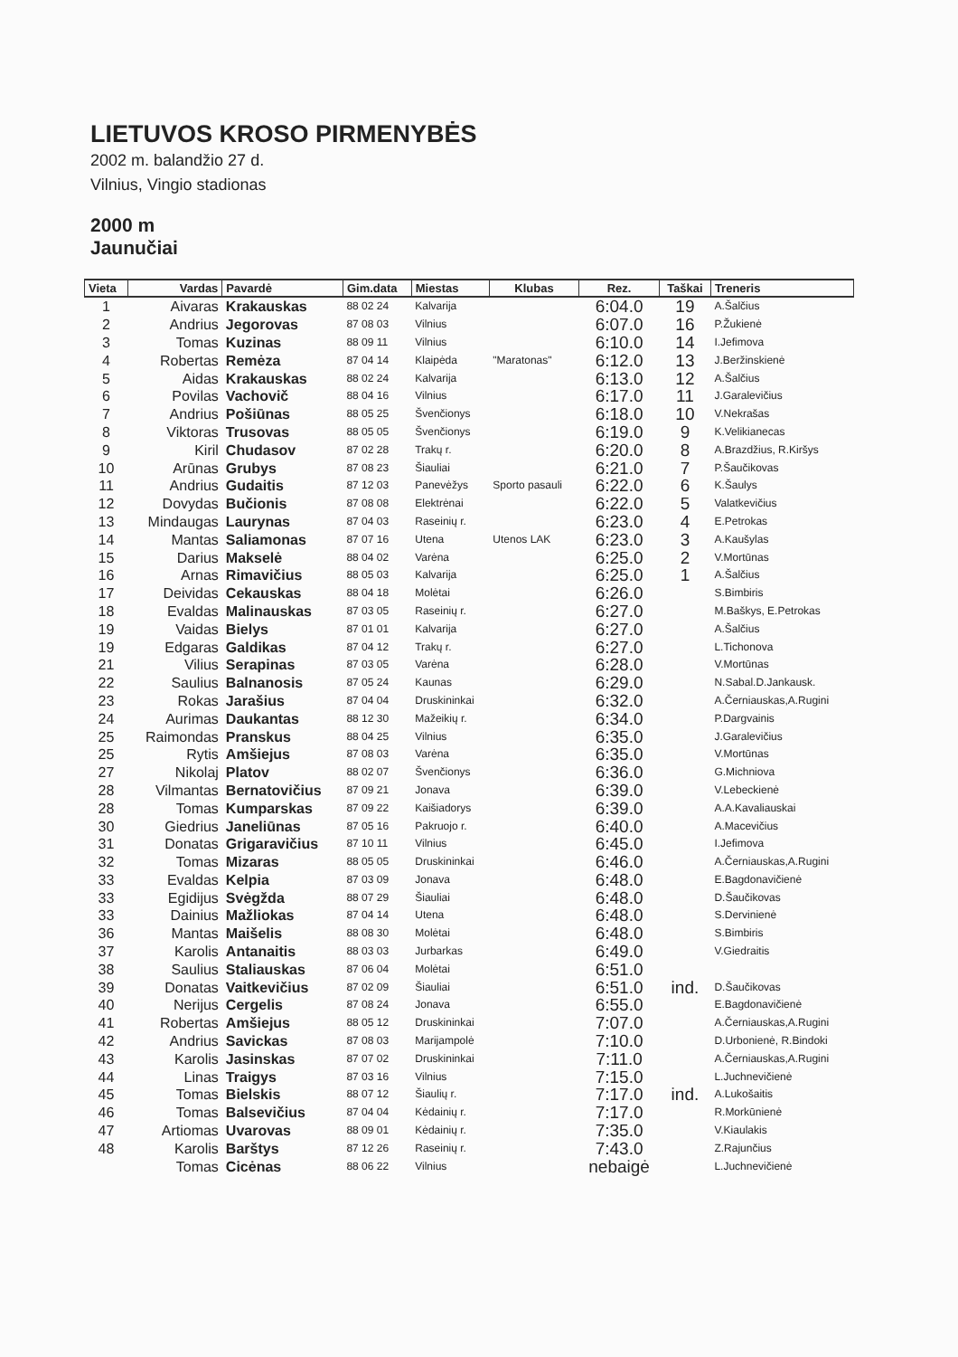LIETUVOS KROSO PIRMENYBĖS
2002 m. balandžio 27 d.
Vilnius, Vingio stadionas
2000 m
Jaunučiai
| Vieta | Vardas | Pavardė | Gim.data | Miestas | Klubas | Rez. | Taškai | Treneris |
| --- | --- | --- | --- | --- | --- | --- | --- | --- |
| 1 | Aivaras | Krakauskas | 88 02 24 | Kalvarija | | 6:04.0 | 19 | A.Šalčius |
| 2 | Andrius | Jegorovas | 87 08 03 | Vilnius | | 6:07.0 | 16 | P.Žukienė |
| 3 | Tomas | Kuzinas | 88 09 11 | Vilnius | | 6:10.0 | 14 | I.Jefimova |
| 4 | Robertas | Remėza | 87 04 14 | Klaipėda | "Maratonas" | 6:12.0 | 13 | J.Beržinskienė |
| 5 | Aidas | Krakauskas | 88 02 24 | Kalvarija | | 6:13.0 | 12 | A.Šalčius |
| 6 | Povilas | Vachovič | 88 04 16 | Vilnius | | 6:17.0 | 11 | J.Garalevičius |
| 7 | Andrius | Pošiūnas | 88 05 25 | Švenčionys | | 6:18.0 | 10 | V.Nekrašas |
| 8 | Viktoras | Trusovas | 88 05 05 | Švenčionys | | 6:19.0 | 9 | K.Velikianecas |
| 9 | Kiril | Chudasov | 87 02 28 | Trakų r. | | 6:20.0 | 8 | A.Brazdžius, R.Kiršys |
| 10 | Arūnas | Grubys | 87 08 23 | Šiauliai | | 6:21.0 | 7 | P.Šaučikovas |
| 11 | Andrius | Gudaitis | 87 12 03 | Panevėžys | Sporto pasauli | 6:22.0 | 6 | K.Šaulys |
| 12 | Dovydas | Bučionis | 87 08 08 | Elektrėnai | | 6:22.0 | 5 | Valatkevičius |
| 13 | Mindaugas | Laurynas | 87 04 03 | Raseinių r. | | 6:23.0 | 4 | E.Petrokas |
| 14 | Mantas | Saliamonas | 87 07 16 | Utena | Utenos LAK | 6:23.0 | 3 | A.Kaušylas |
| 15 | Darius | Makselė | 88 04 02 | Varėna | | 6:25.0 | 2 | V.Mortūnas |
| 16 | Arnas | Rimavičius | 88 05 03 | Kalvarija | | 6:25.0 | 1 | A.Šalčius |
| 17 | Deividas | Cekauskas | 88 04 18 | Molėtai | | 6:26.0 | | S.Bimbiris |
| 18 | Evaldas | Malinauskas | 87 03 05 | Raseinių r. | | 6:27.0 | | M.Baškys, E.Petrokas |
| 19 | Vaidas | Bielys | 87 01 01 | Kalvarija | | 6:27.0 | | A.Šalčius |
| 19 | Edgaras | Galdikas | 87 04 12 | Trakų r. | | 6:27.0 | | L.Tichonova |
| 21 | Vilius | Serapinas | 87 03 05 | Varėna | | 6:28.0 | | V.Mortūnas |
| 22 | Saulius | Balnanosis | 87 05 24 | Kaunas | | 6:29.0 | | N.Sabal.D.Jankausk. |
| 23 | Rokas | Jarašius | 87 04 04 | Druskininkai | | 6:32.0 | | A.Černiauskas,A.Rugini |
| 24 | Aurimas | Daukantas | 88 12 30 | Mažeikių r. | | 6:34.0 | | P.Dargvainis |
| 25 | Raimondas | Pranskus | 88 04 25 | Vilnius | | 6:35.0 | | J.Garalevičius |
| 25 | Rytis | Amšiejus | 87 08 03 | Varėna | | 6:35.0 | | V.Mortūnas |
| 27 | Nikolaj | Platov | 88 02 07 | Švenčionys | | 6:36.0 | | G.Michniova |
| 28 | Vilmantas | Bernatovičius | 87 09 21 | Jonava | | 6:39.0 | | V.Lebeckienė |
| 28 | Tomas | Kumparskas | 87 09 22 | Kaišiadorys | | 6:39.0 | | A.A.Kavaliauskai |
| 30 | Giedrius | Janeliūnas | 87 05 16 | Pakruojo r. | | 6:40.0 | | A.Macevičius |
| 31 | Donatas | Grigaravičius | 87 10 11 | Vilnius | | 6:45.0 | | I.Jefimova |
| 32 | Tomas | Mizaras | 88 05 05 | Druskininkai | | 6:46.0 | | A.Černiauskas,A.Rugini |
| 33 | Evaldas | Kelpia | 87 03 09 | Jonava | | 6:48.0 | | E.Bagdonavičienė |
| 33 | Egidijus | Svėgžda | 88 07 29 | Šiauliai | | 6:48.0 | | D.Šaučikovas |
| 33 | Dainius | Mažliokas | 87 04 14 | Utena | | 6:48.0 | | S.Dervinienė |
| 36 | Mantas | Maišelis | 88 08 30 | Molėtai | | 6:48.0 | | S.Bimbiris |
| 37 | Karolis | Antanaitis | 88 03 03 | Jurbarkas | | 6:49.0 | | V.Giedraitis |
| 38 | Saulius | Staliauskas | 87 06 04 | Molėtai | | 6:51.0 | | |
| 39 | Donatas | Vaitkevičius | 87 02 09 | Šiauliai | | 6:51.0 | ind. | D.Šaučikovas |
| 40 | Nerijus | Cergelis | 87 08 24 | Jonava | | 6:55.0 | | E.Bagdonavičienė |
| 41 | Robertas | Amšiejus | 88 05 12 | Druskininkai | | 7:07.0 | | A.Černiauskas,A.Rugini |
| 42 | Andrius | Savickas | 87 08 03 | Marijampolė | | 7:10.0 | | D.Urbonienė, R.Bindoki |
| 43 | Karolis | Jasinskas | 87 07 02 | Druskininkai | | 7:11.0 | | A.Černiauskas,A.Rugini |
| 44 | Linas | Traigys | 87 03 16 | Vilnius | | 7:15.0 | | L.Juchnevičienė |
| 45 | Tomas | Bielskis | 88 07 12 | Šiaulių r. | | 7:17.0 | ind. | A.Lukošaitis |
| 46 | Tomas | Balsevičius | 87 04 04 | Kėdainių r. | | 7:17.0 | | R.Morkūnienė |
| 47 | Artiomas | Uvarovas | 88 09 01 | Kėdainių r. | | 7:35.0 | | V.Kiaulakis |
| 48 | Karolis | Barštys | 87 12 26 | Raseinių r. | | 7:43.0 | | Z.Rajunčius |
| | Tomas | Cicėnas | 88 06 22 | Vilnius | | nebaigė | | L.Juchnevičienė |